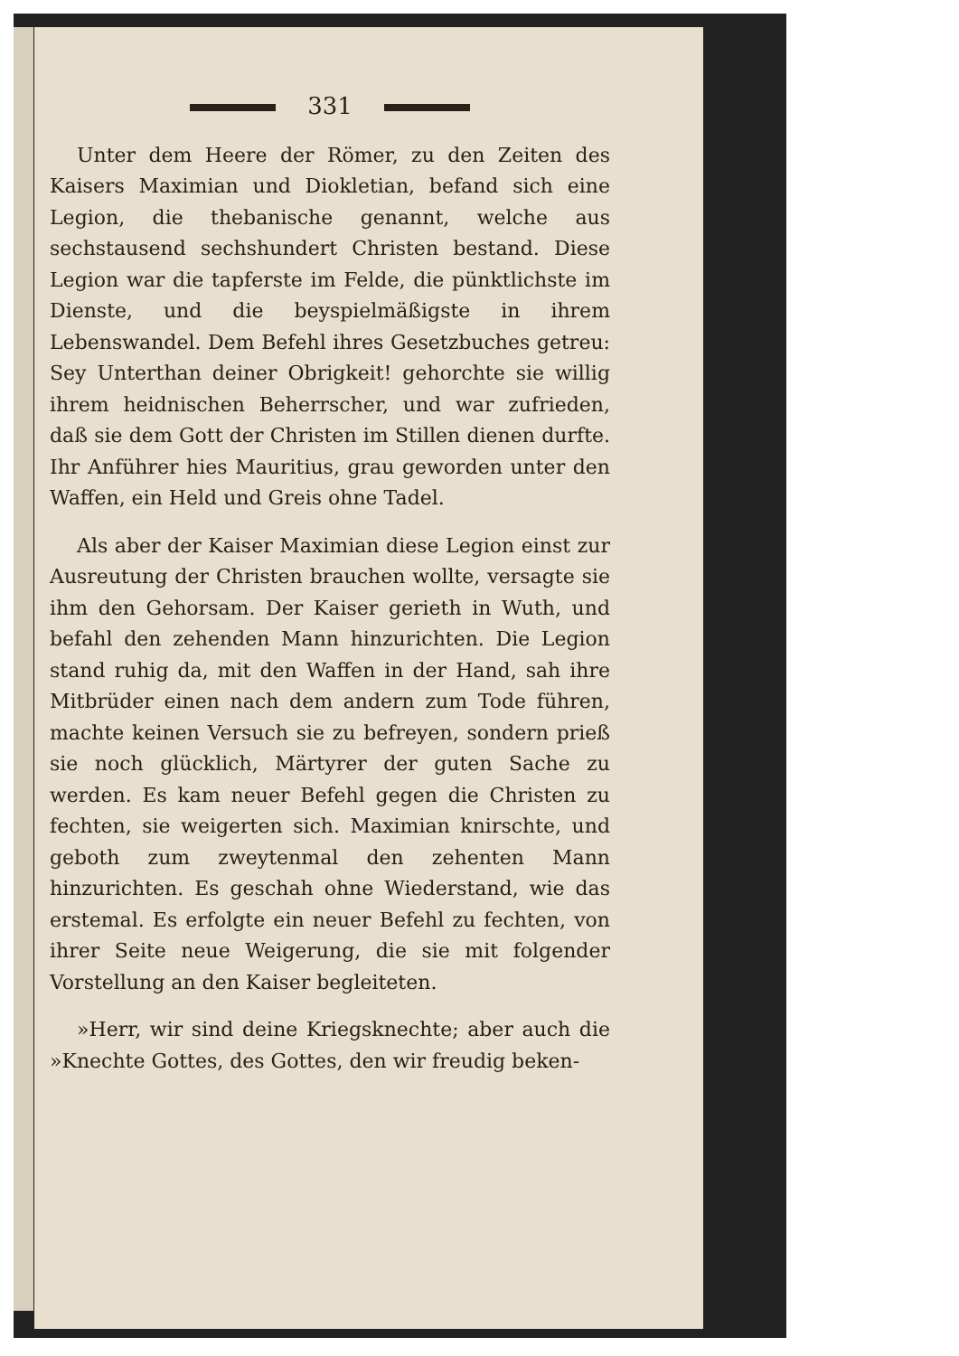331
Unter dem Heere der Römer, zu den Zeiten des Kaisers Maximian und Diokletian, befand sich eine Legion, die thebanische genannt, welche aus sechstausend sechshundert Christen bestand. Diese Legion war die tapferste im Felde, die pünktlichste im Dienste, und die beyspielmäßigste in ihrem Lebenswandel. Dem Befehl ihres Gesetzbuches getreu: Sey Unterthan deiner Obrigkeit! gehorchte sie willig ihrem heidnischen Beherrscher, und war zufrieden, daß sie dem Gott der Christen im Stillen dienen durfte. Ihr Anführer hies Mauritius, grau geworden unter den Waffen, ein Held und Greis ohne Tadel.
Als aber der Kaiser Maximian diese Legion einst zur Ausreutung der Christen brauchen wollte, versagte sie ihm den Gehorsam. Der Kaiser gerieth in Wuth, und befahl den zehenden Mann hinzurichten. Die Legion stand ruhig da, mit den Waffen in der Hand, sah ihre Mitbrüder einen nach dem andern zum Tode führen, machte keinen Versuch sie zu befreyen, sondern prieß sie noch glücklich, Märtyrer der guten Sache zu werden. Es kam neuer Befehl gegen die Christen zu fechten, sie weigerten sich. Maximian knirschte, und geboth zum zweytenmal den zehenten Mann hinzurichten. Es geschah ohne Wiederstand, wie das erstemal. Es erfolgte ein neuer Befehl zu fechten, von ihrer Seite neue Weigerung, die sie mit folgender Vorstellung an den Kaiser begleiteten.
»Herr, wir sind deine Kriegsknechte; aber auch die »Knechte Gottes, des Gottes, den wir freudig beken-